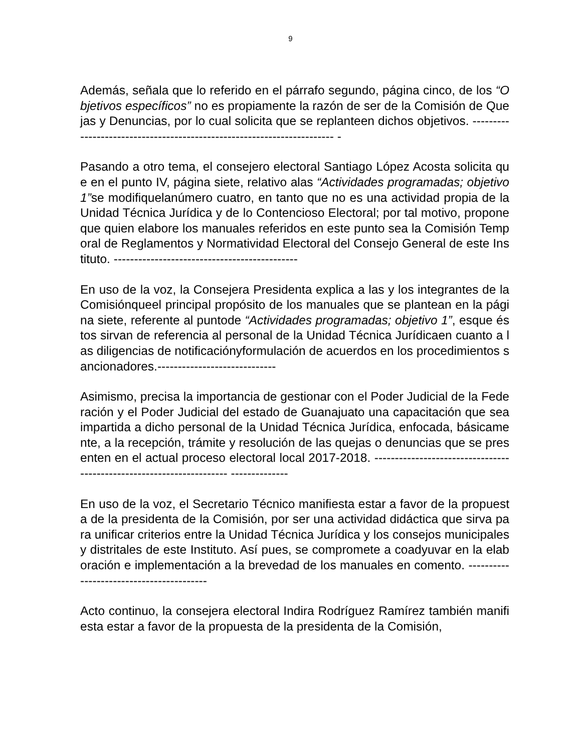9
Además, señala que lo referido en el párrafo segundo, página cinco, de los “Objetivos específicos” no es propiamente la razón de ser de la Comisión de Quejas y Denuncias, por lo cual solicita que se replanteen dichos objetivos. ----------------------------------------------------------------------- -
Pasando a otro tema, el consejero electoral Santiago López Acosta solicita que en el punto IV, página siete, relativo alas “Actividades programadas; objetivo 1”se modifiquelanúmero cuatro, en tanto que no es una actividad propia de la Unidad Técnica Jurídica y de lo Contencioso Electoral; por tal motivo, propone que quien elabore los manuales referidos en este punto sea la Comisión Temporal de Reglamentos y Normatividad Electoral del Consejo General de este Instituto. ---------------------------------------------
En uso de la voz, la Consejera Presidenta explica a las y los integrantes de la Comisiónqueel principal propósito de los manuales que se plantean en la página siete, referente al puntode “Actividades programadas; objetivo 1”, esque éstos sirvan de referencia al personal de la Unidad Técnica Jurídicaen cuanto a las diligencias de notificaciónyformulación de acuerdos en los procedimientos sancionadores.-----------------------------
Asimismo, precisa la importancia de gestionar con el Poder Judicial de la Federación y el Poder Judicial del estado de Guanajuato una capacitación que sea impartida a dicho personal de la Unidad Técnica Jurídica, enfocada, básicamente, a la recepción, trámite y resolución de las quejas o denuncias que se presenten en el actual proceso electoral local 2017-2018. --------------------------------------------------------------------- --------------
En uso de la voz, el Secretario Técnico manifiesta estar a favor de la propuesta de la presidenta de la Comisión, por ser una actividad didáctica que sirva para unificar criterios entre la Unidad Técnica Jurídica y los consejos municipales y distritales de este Instituto. Así pues, se compromete a coadyuvar en la elaboración e implementación a la brevedad de los manuales en comento. -----------------------------------------
Acto continuo, la consejera electoral Indira Rodríguez Ramírez también manifiesta estar a favor de la propuesta de la presidenta de la Comisión,